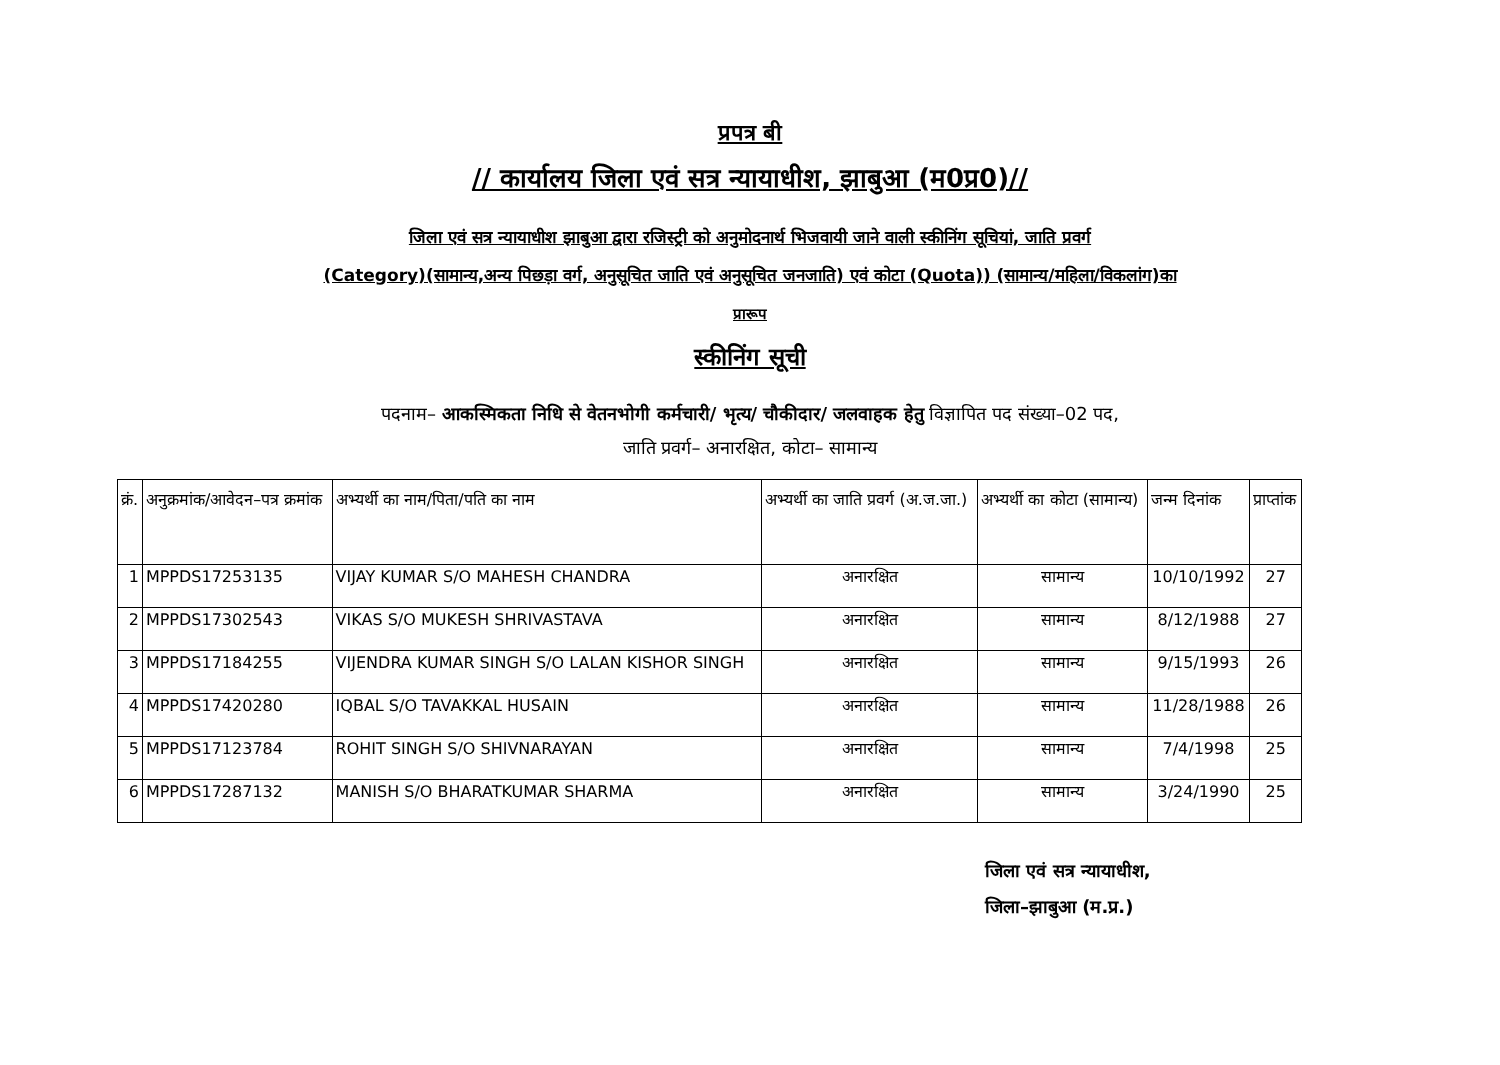प्रपत्र बी
// कार्यालय जिला एवं सत्र न्यायाधीश, झाबुआ (म0प्र0)//
जिला एवं सत्र न्यायाधीश झाबुआ द्वारा रजिस्ट्री को अनुमोदनार्थ भिजवायी जाने वाली स्कीनिंग सूचियां, जाति प्रवर्ग
(Category)(सामान्य,अन्य पिछड़ा वर्ग, अनुसूचित जाति एवं अनुसूचित जनजाति) एवं कोटा (Quota)) (सामान्य/महिला/विकलांग)का
प्रारूप
स्कीनिंग सूची
पदनाम– आकस्मिकता निधि से वेतनभोगी कर्मचारी/ भृत्य/ चौकीदार/ जलवाहक हेतु विज्ञापित पद संख्या–02 पद,
जाति प्रवर्ग– अनारक्षित, कोटा– सामान्य
| क्रं. | अनुक्रमांक/आवेदन–पत्र क्रमांक | अभ्यर्थी का नाम/पिता/पति का नाम | अभ्यर्थी का जाति प्रवर्ग (अ.ज.जा.) | अभ्यर्थी का कोटा (सामान्य) | जन्म दिनांक | प्राप्तांक |
| --- | --- | --- | --- | --- | --- | --- |
| 1 | MPPDS17253135 | VIJAY KUMAR S/O MAHESH CHANDRA | अनारक्षित | सामान्य | 10/10/1992 | 27 |
| 2 | MPPDS17302543 | VIKAS S/O MUKESH SHRIVASTAVA | अनारक्षित | सामान्य | 8/12/1988 | 27 |
| 3 | MPPDS17184255 | VIJENDRA KUMAR SINGH S/O LALAN KISHOR SINGH | अनारक्षित | सामान्य | 9/15/1993 | 26 |
| 4 | MPPDS17420280 | IQBAL S/O TAVAKKAL HUSAIN | अनारक्षित | सामान्य | 11/28/1988 | 26 |
| 5 | MPPDS17123784 | ROHIT SINGH S/O SHIVNARAYAN | अनारक्षित | सामान्य | 7/4/1998 | 25 |
| 6 | MPPDS17287132 | MANISH S/O BHARATKUMAR SHARMA | अनारक्षित | सामान्य | 3/24/1990 | 25 |
जिला एवं सत्र न्यायाधीश,
जिला–झाबुआ (म.प्र.)